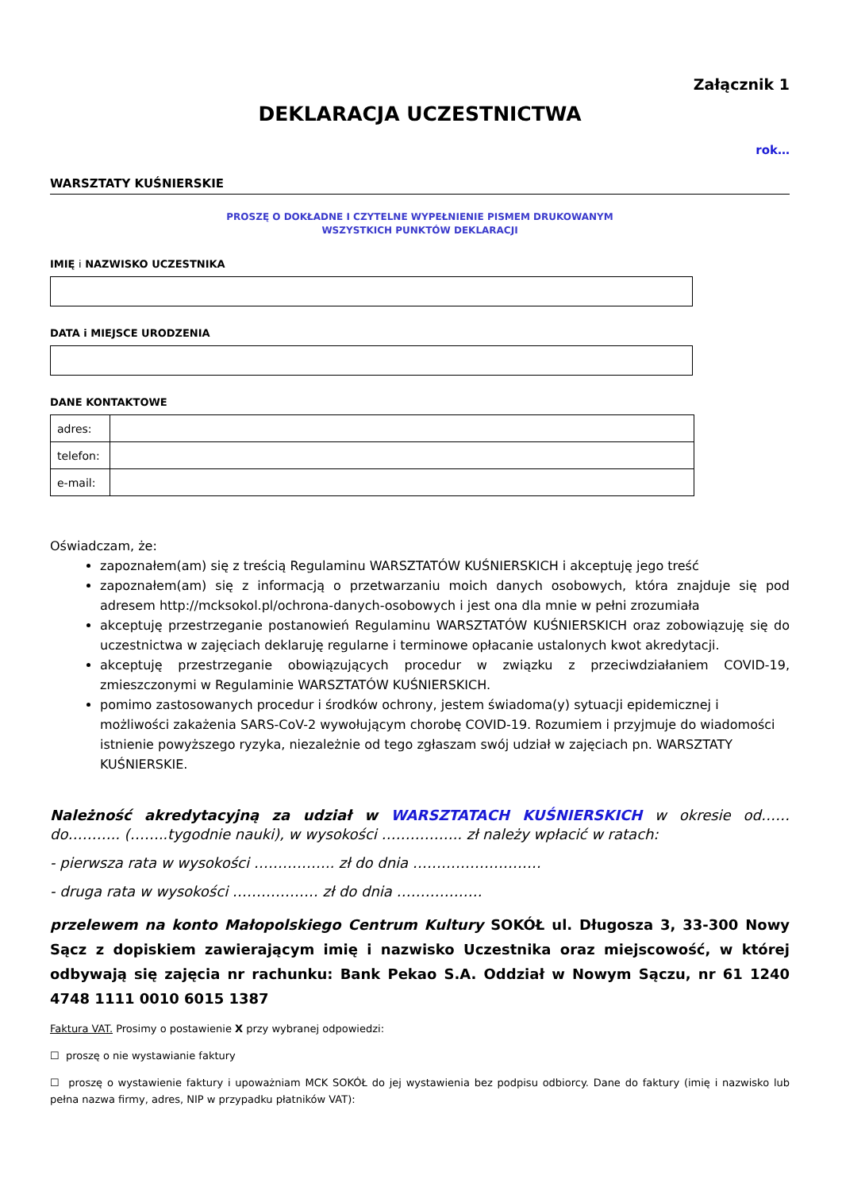Załącznik 1
DEKLARACJA UCZESTNICTWA
rok…
WARSZTATY KUŚNIERSKIE
PROSZĘ O DOKŁADNE I CZYTELNE WYPEŁNIENIE PISMEM DRUKOWANYM
WSZYSTKICH PUNKTÓW DEKLARACJI
IMIĘ i NAZWISKO UCZESTNIKA
DATA i MIEJSCE URODZENIA
DANE KONTAKTOWE
| adres: | |
| telefon: | |
| e-mail: | |
Oświadczam, że:
zapoznałem(am) się z treścią Regulaminu WARSZTATÓW KUŚNIERSKICH i akceptuję jego treść
zapoznałem(am) się z informacją o przetwarzaniu moich danych osobowych, która znajduje się pod adresem http://mcksokol.pl/ochrona-danych-osobowych i jest ona dla mnie w pełni zrozumiała
akceptuję przestrzeganie postanowień Regulaminu WARSZTATÓW KUŚNIERSKICH oraz zobowiązuję się do uczestnictwa w zajęciach deklaruję regularne i terminowe opłacanie ustalonych kwot akredytacji.
akceptuję przestrzeganie obowiązujących procedur w związku z przeciwdziałaniem COVID-19, zmieszczonymi w Regulaminie WARSZTATÓW KUŚNIERSKICH.
pomimo zastosowanych procedur i środków ochrony, jestem świadoma(y) sytuacji epidemicznej i możliwości zakażenia SARS-CoV-2 wywołującym chorobę COVID-19. Rozumiem i przyjmuje do wiadomości istnienie powyższego ryzyka, niezależnie od tego zgłaszam swój udział w zajęciach pn. WARSZTATY KUŚNIERSKIE.
Należność akredytacyjną za udział w WARSZTATACH KUŚNIERSKICH w okresie od…… do……….. (……..tygodnie nauki), w wysokości …………….. zł należy wpłacić w ratach:
- pierwsza rata w wysokości …………….. zł do dnia ………………………
- druga rata w wysokości ……………… zł do dnia ………………
przelewem na konto Małopolskiego Centrum Kultury SOKÓŁ ul. Długosza 3, 33-300 Nowy Sącz z dopiskiem zawierającym imię i nazwisko Uczestnika oraz miejscowość, w której odbywają się zajęcia nr rachunku: Bank Pekao S.A. Oddział w Nowym Sączu, nr 61 1240 4748 1111 0010 6015 1387
Faktura VAT. Prosimy o postawienie X przy wybranej odpowiedzi:
☐ proszę o nie wystawianie faktury
☐ proszę o wystawienie faktury i upoważniam MCK SOKÓŁ do jej wystawienia bez podpisu odbiorcy. Dane do faktury (imię i nazwisko lub pełna nazwa firmy, adres, NIP w przypadku płatników VAT):